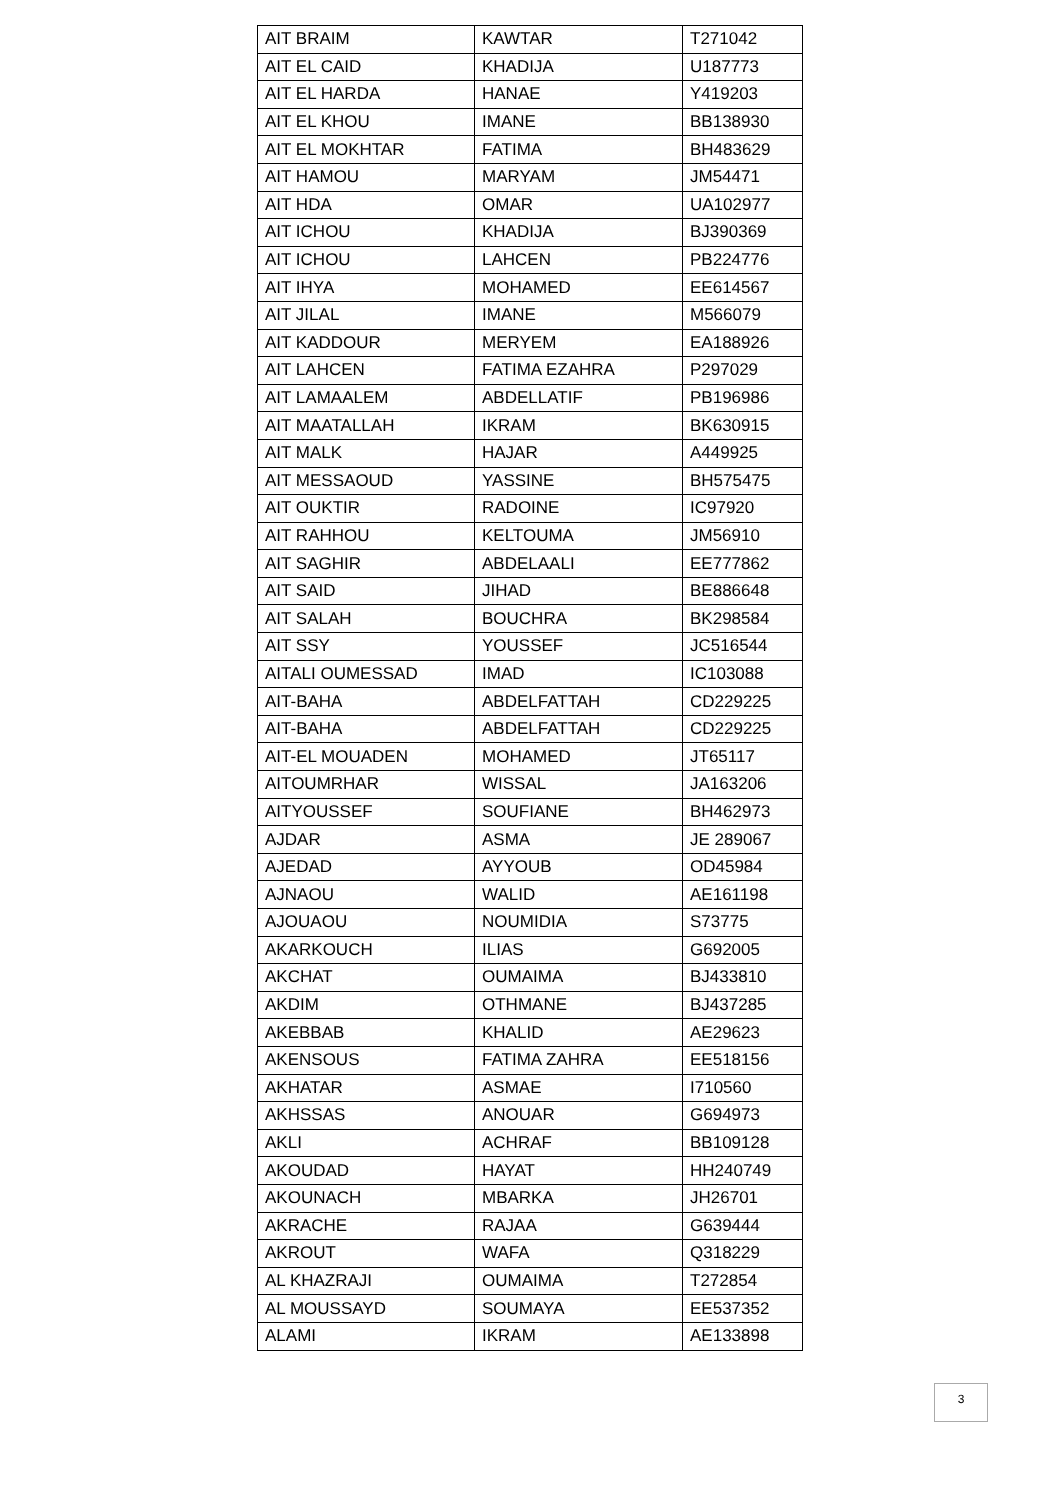| AIT BRAIM | KAWTAR | T271042 |
| AIT EL CAID | KHADIJA | U187773 |
| AIT EL HARDA | HANAE | Y419203 |
| AIT EL KHOU | IMANE | BB138930 |
| AIT EL MOKHTAR | FATIMA | BH483629 |
| AIT HAMOU | MARYAM | JM54471 |
| AIT HDA | OMAR | UA102977 |
| AIT ICHOU | KHADIJA | BJ390369 |
| AIT ICHOU | LAHCEN | PB224776 |
| AIT IHYA | MOHAMED | EE614567 |
| AIT JILAL | IMANE | M566079 |
| AIT KADDOUR | MERYEM | EA188926 |
| AIT LAHCEN | FATIMA EZAHRA | P297029 |
| AIT LAMAALEM | ABDELLATIF | PB196986 |
| AIT MAATALLAH | IKRAM | BK630915 |
| AIT MALK | HAJAR | A449925 |
| AIT MESSAOUD | YASSINE | BH575475 |
| AIT OUKTIR | RADOINE | IC97920 |
| AIT RAHHOU | KELTOUMA | JM56910 |
| AIT SAGHIR | ABDELAALI | EE777862 |
| AIT SAID | JIHAD | BE886648 |
| AIT SALAH | BOUCHRA | BK298584 |
| AIT SSY | YOUSSEF | JC516544 |
| AITALI OUMESSAD | IMAD | IC103088 |
| AIT-BAHA | ABDELFATTAH | CD229225 |
| AIT-BAHA | ABDELFATTAH | CD229225 |
| AIT-EL MOUADEN | MOHAMED | JT65117 |
| AITOUMRHAR | WISSAL | JA163206 |
| AITYOUSSEF | SOUFIANE | BH462973 |
| AJDAR | ASMA | JE 289067 |
| AJEDAD | AYYOUB | OD45984 |
| AJNAOU | WALID | AE161198 |
| AJOUAOU | NOUMIDIA | S73775 |
| AKARKOUCH | ILIAS | G692005 |
| AKCHAT | OUMAIMA | BJ433810 |
| AKDIM | OTHMANE | BJ437285 |
| AKEBBAB | KHALID | AE29623 |
| AKENSOUS | FATIMA ZAHRA | EE518156 |
| AKHATAR | ASMAE | I710560 |
| AKHSSAS | ANOUAR | G694973 |
| AKLI | ACHRAF | BB109128 |
| AKOUDAD | HAYAT | HH240749 |
| AKOUNACH | MBARKA | JH26701 |
| AKRACHE | RAJAA | G639444 |
| AKROUT | WAFA | Q318229 |
| AL KHAZRAJI | OUMAIMA | T272854 |
| AL MOUSSAYD | SOUMAYA | EE537352 |
| ALAMI | IKRAM | AE133898 |
3